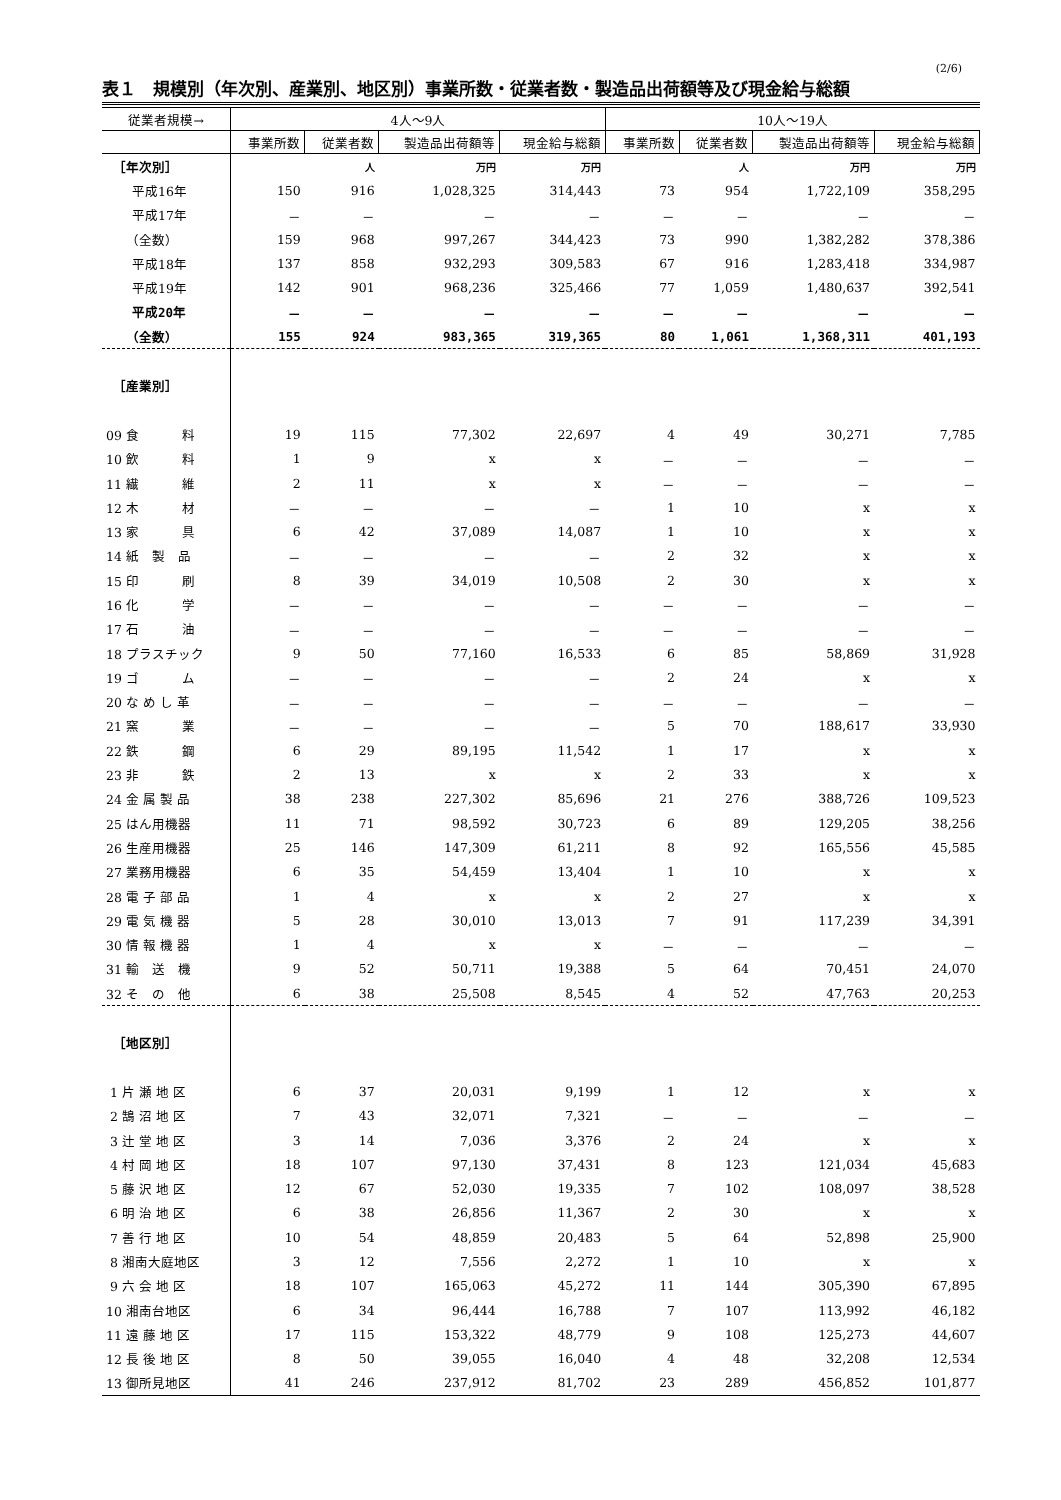(2/6)
表１　規模別（年次別、産業別、地区別）事業所数・従業者数・製造品出荷額等及び現金給与総額
| 従業者規模→ | 4人～9人 | | | | 10人～19人 | | | |
| --- | --- | --- | --- | --- | --- | --- | --- | --- |
| | 事業所数 | 従業者数 | 製造品出荷額等 | 現金給与総額 | 事業所数 | 従業者数 | 製造品出荷額等 | 現金給与総額 |
| ［年次別］ | | 人 | 万円 | 万円 | | 人 | 万円 | 万円 |
| 平成16年 | 150 | 916 | 1,028,325 | 314,443 | 73 | 954 | 1,722,109 | 358,295 |
| 平成17年 | － | － | － | － | － | － | － | － |
| （全数） | 159 | 968 | 997,267 | 344,423 | 73 | 990 | 1,382,282 | 378,386 |
| 平成18年 | 137 | 858 | 932,293 | 309,583 | 67 | 916 | 1,283,418 | 334,987 |
| 平成19年 | 142 | 901 | 968,236 | 325,466 | 77 | 1,059 | 1,480,637 | 392,541 |
| 平成20年 | － | － | － | － | － | － | － | － |
| （全数） | 155 | 924 | 983,365 | 319,365 | 80 | 1,061 | 1,368,311 | 401,193 |
| ［産業別］ | | | | | | | | |
| 09 食 料 | 19 | 115 | 77,302 | 22,697 | 4 | 49 | 30,271 | 7,785 |
| 10 飲 料 | 1 | 9 | x | x | － | － | － | － |
| 11 繊 維 | 2 | 11 | x | x | － | － | － | － |
| 12 木 材 | － | － | － | － | 1 | 10 | x | x |
| 13 家 具 | 6 | 42 | 37,089 | 14,087 | 1 | 10 | x | x |
| 14 紙 製 品 | － | － | － | － | 2 | 32 | x | x |
| 15 印 刷 | 8 | 39 | 34,019 | 10,508 | 2 | 30 | x | x |
| 16 化 学 | － | － | － | － | － | － | － | － |
| 17 石 油 | － | － | － | － | － | － | － | － |
| 18 プラスチック | 9 | 50 | 77,160 | 16,533 | 6 | 85 | 58,869 | 31,928 |
| 19 ゴ ム | － | － | － | － | 2 | 24 | x | x |
| 20 な め し 革 | － | － | － | － | － | － | － | － |
| 21 窯 業 | － | － | － | － | 5 | 70 | 188,617 | 33,930 |
| 22 鉄 鋼 | 6 | 29 | 89,195 | 11,542 | 1 | 17 | x | x |
| 23 非 鉄 | 2 | 13 | x | x | 2 | 33 | x | x |
| 24 金 属 製 品 | 38 | 238 | 227,302 | 85,696 | 21 | 276 | 388,726 | 109,523 |
| 25 はん用機器 | 11 | 71 | 98,592 | 30,723 | 6 | 89 | 129,205 | 38,256 |
| 26 生産用機器 | 25 | 146 | 147,309 | 61,211 | 8 | 92 | 165,556 | 45,585 |
| 27 業務用機器 | 6 | 35 | 54,459 | 13,404 | 1 | 10 | x | x |
| 28 電 子 部 品 | 1 | 4 | x | x | 2 | 27 | x | x |
| 29 電 気 機 器 | 5 | 28 | 30,010 | 13,013 | 7 | 91 | 117,239 | 34,391 |
| 30 情 報 機 器 | 1 | 4 | x | x | － | － | － | － |
| 31 輸 送 機 | 9 | 52 | 50,711 | 19,388 | 5 | 64 | 70,451 | 24,070 |
| 32 そ の 他 | 6 | 38 | 25,508 | 8,545 | 4 | 52 | 47,763 | 20,253 |
| ［地区別］ | | | | | | | | |
| 1 片 瀬 地 区 | 6 | 37 | 20,031 | 9,199 | 1 | 12 | x | x |
| 2 鵠 沼 地 区 | 7 | 43 | 32,071 | 7,321 | － | － | － | － |
| 3 辻 堂 地 区 | 3 | 14 | 7,036 | 3,376 | 2 | 24 | x | x |
| 4 村 岡 地 区 | 18 | 107 | 97,130 | 37,431 | 8 | 123 | 121,034 | 45,683 |
| 5 藤 沢 地 区 | 12 | 67 | 52,030 | 19,335 | 7 | 102 | 108,097 | 38,528 |
| 6 明 治 地 区 | 6 | 38 | 26,856 | 11,367 | 2 | 30 | x | x |
| 7 善 行 地 区 | 10 | 54 | 48,859 | 20,483 | 5 | 64 | 52,898 | 25,900 |
| 8 湘南大庭地区 | 3 | 12 | 7,556 | 2,272 | 1 | 10 | x | x |
| 9 六 会 地 区 | 18 | 107 | 165,063 | 45,272 | 11 | 144 | 305,390 | 67,895 |
| 10 湘南台地区 | 6 | 34 | 96,444 | 16,788 | 7 | 107 | 113,992 | 46,182 |
| 11 遠 藤 地 区 | 17 | 115 | 153,322 | 48,779 | 9 | 108 | 125,273 | 44,607 |
| 12 長 後 地 区 | 8 | 50 | 39,055 | 16,040 | 4 | 48 | 32,208 | 12,534 |
| 13 御所見地区 | 41 | 246 | 237,912 | 81,702 | 23 | 289 | 456,852 | 101,877 |